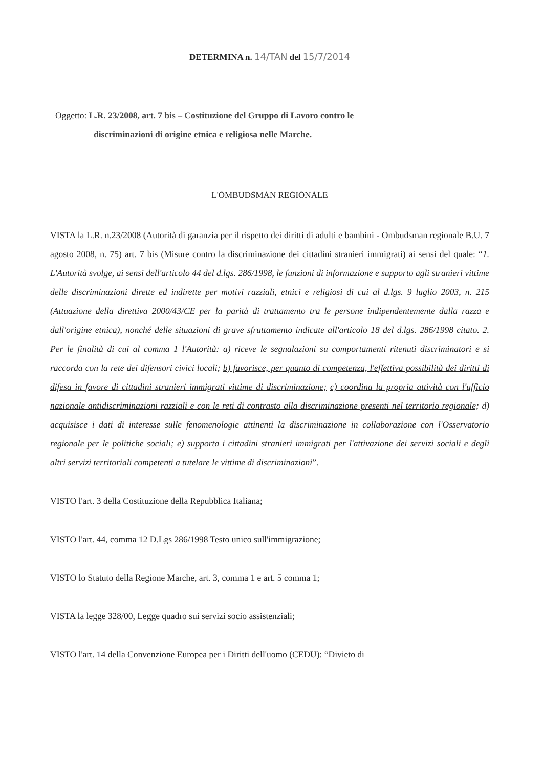DETERMINA n. 14/TAN del 15/7/2014
Oggetto: L.R. 23/2008, art. 7 bis – Costituzione del Gruppo di Lavoro contro le
discriminazioni di origine etnica e religiosa nelle Marche.
L'OMBUDSMAN REGIONALE
VISTA la L.R. n.23/2008 (Autorità di garanzia per il rispetto dei diritti di adulti e bambini - Ombudsman regionale B.U. 7 agosto 2008, n. 75) art. 7 bis (Misure contro la discriminazione dei cittadini stranieri immigrati) ai sensi del quale: “1. L'Autorità svolge, ai sensi dell'articolo 44 del d.lgs. 286/1998, le funzioni di informazione e supporto agli stranieri vittime delle discriminazioni dirette ed indirette per motivi razziali, etnici e religiosi di cui al d.lgs. 9 luglio 2003, n. 215 (Attuazione della direttiva 2000/43/CE per la parità di trattamento tra le persone indipendentemente dalla razza e dall'origine etnica), nonché delle situazioni di grave sfruttamento indicate all'articolo 18 del d.lgs. 286/1998 citato. 2. Per le finalità di cui al comma 1 l'Autorità: a) riceve le segnalazioni su comportamenti ritenuti discriminatori e si raccorda con la rete dei difensori civici locali; b) favorisce, per quanto di competenza, l'effettiva possibilità dei diritti di difesa in favore di cittadini stranieri immigrati vittime di discriminazione; c) coordina la propria attività con l'ufficio nazionale antidiscriminazioni razziali e con le reti di contrasto alla discriminazione presenti nel territorio regionale; d) acquisisce i dati di interesse sulle fenomenologie attinenti la discriminazione in collaborazione con l'Osservatorio regionale per le politiche sociali; e) supporta i cittadini stranieri immigrati per l'attivazione dei servizi sociali e degli altri servizi territoriali competenti a tutelare le vittime di discriminazioni”.
VISTO l'art. 3 della Costituzione della Repubblica Italiana;
VISTO l'art. 44, comma 12 D.Lgs 286/1998 Testo unico sull'immigrazione;
VISTO lo Statuto della Regione Marche, art. 3, comma 1 e art. 5 comma 1;
VISTA la legge 328/00, Legge quadro sui servizi socio assistenziali;
VISTO l'art. 14 della Convenzione Europea per i Diritti dell'uomo (CEDU): “Divieto di